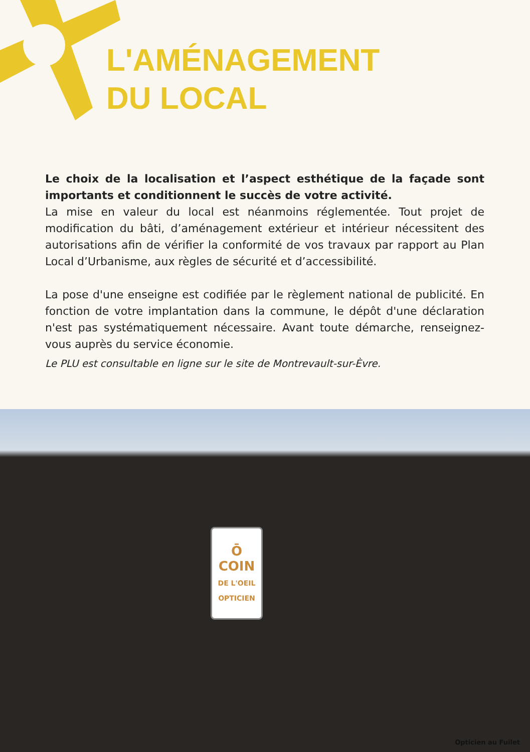L'AMÉNAGEMENT
DU LOCAL
Le choix de la localisation et l’aspect esthétique de la façade sont importants et conditionnent le succès de votre activité.
La mise en valeur du local est néanmoins réglementée. Tout projet de modification du bâti, d’aménagement extérieur et intérieur nécessitent des autorisations afin de vérifier la conformité de vos travaux par rapport au Plan Local d’Urbanisme, aux règles de sécurité et d’accessibilité.
La pose d'une enseigne est codifiée par le règlement national de publicité. En fonction de votre implantation dans la commune, le dépôt d'une déclaration n'est pas systématiquement nécessaire. Avant toute démarche, renseignez-vous auprès du service économie.
Le PLU est consultable en ligne sur le site de Montrevault-sur-Èvre.
Ō
COIN
DE L'OEIL
OPTICIEN
Opticien au Fuilet